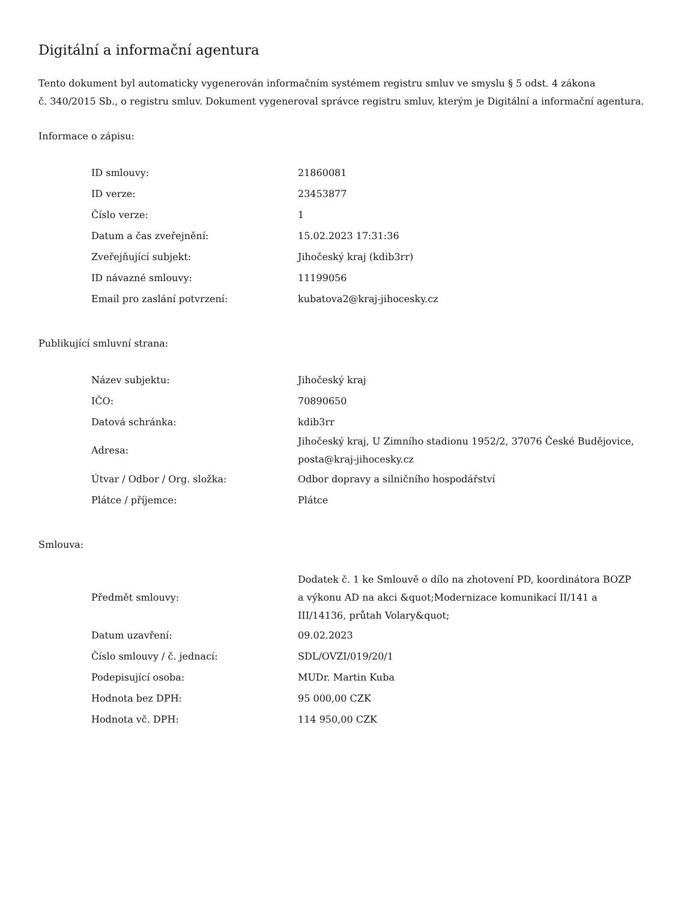Digitální a informační agentura
Tento dokument byl automaticky vygenerován informačním systémem registru smluv ve smyslu § 5 odst. 4 zákona
č. 340/2015 Sb., o registru smluv. Dokument vygeneroval správce registru smluv, kterým je Digitální a informační agentura.
Informace o zápisu:
| ID smlouvy: | 21860081 |
| ID verze: | 23453877 |
| Číslo verze: | 1 |
| Datum a čas zveřejnění: | 15.02.2023 17:31:36 |
| Zveřejňující subjekt: | Jihočeský kraj (kdib3rr) |
| ID návazné smlouvy: | 11199056 |
| Email pro zaslání potvrzení: | kubatova2@kraj-jihocesky.cz |
Publikující smluvní strana:
| Název subjektu: | Jihočeský kraj |
| IČO: | 70890650 |
| Datová schránka: | kdib3rr |
| Adresa: | Jihočeský kraj, U Zimního stadionu 1952/2, 37076 České Budějovice, posta@kraj-jihocesky.cz |
| Útvar / Odbor / Org. složka: | Odbor dopravy a silničního hospodářství |
| Plátce / příjemce: | Plátce |
Smlouva:
| Předmět smlouvy: | Dodatek č. 1 ke Smlouvě o dílo na zhotovení PD, koordinátora BOZP a výkonu AD na akci &quot;Modernizace komunikací II/141 a III/14136, průtah Volary&quot; |
| Datum uzavření: | 09.02.2023 |
| Číslo smlouvy / č. jednací: | SDL/OVZI/019/20/1 |
| Podepisující osoba: | MUDr. Martin Kuba |
| Hodnota bez DPH: | 95 000,00 CZK |
| Hodnota vč. DPH: | 114 950,00 CZK |